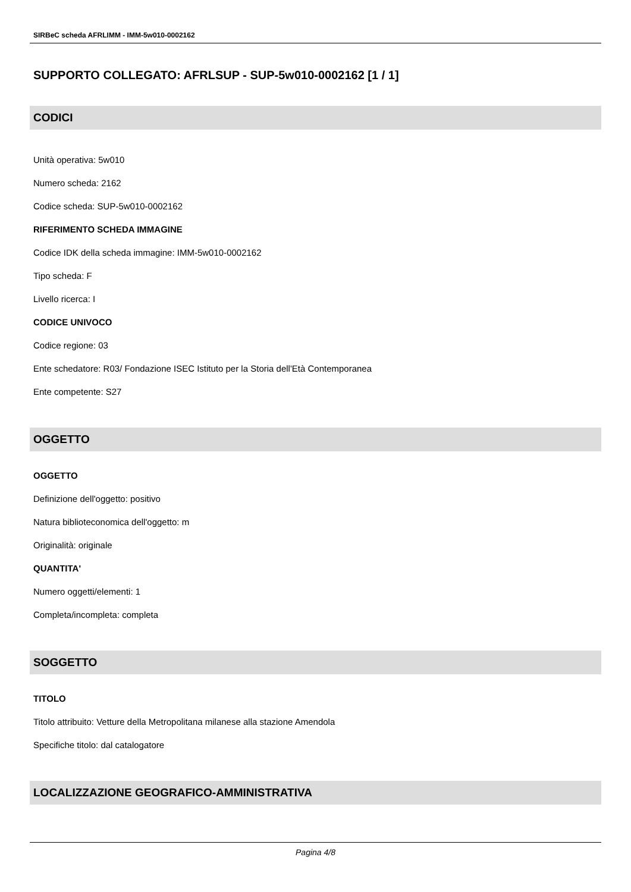SIRBeC scheda AFRLIMM - IMM-5w010-0002162
SUPPORTO COLLEGATO: AFRLSUP - SUP-5w010-0002162 [1 / 1]
CODICI
Unità operativa: 5w010
Numero scheda: 2162
Codice scheda: SUP-5w010-0002162
RIFERIMENTO SCHEDA IMMAGINE
Codice IDK della scheda immagine: IMM-5w010-0002162
Tipo scheda: F
Livello ricerca: I
CODICE UNIVOCO
Codice regione: 03
Ente schedatore: R03/ Fondazione ISEC Istituto per la Storia dell'Età Contemporanea
Ente competente: S27
OGGETTO
OGGETTO
Definizione dell'oggetto: positivo
Natura biblioteconomica dell'oggetto: m
Originalità: originale
QUANTITA'
Numero oggetti/elementi: 1
Completa/incompleta: completa
SOGGETTO
TITOLO
Titolo attribuito: Vetture della Metropolitana milanese alla stazione Amendola
Specifiche titolo: dal catalogatore
LOCALIZZAZIONE GEOGRAFICO-AMMINISTRATIVA
Pagina 4/8